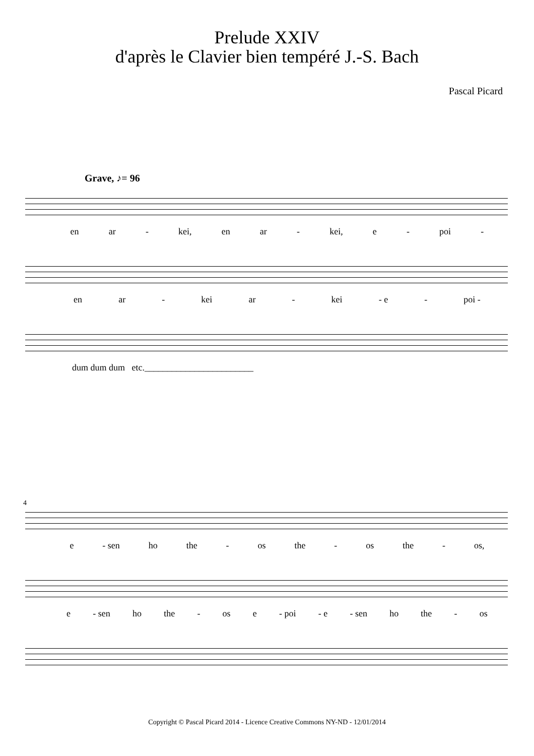Prelude XXIV
d'après le Clavier bien tempéré J.-S. Bach
Pascal Picard
Grave, ♪= 96
en ar - kei, en ar - kei, e - poi -
en ar - kei ar - kei - e - poi -
dum dum dum etc.________________________
4
e - sen ho the - os the - os the - os,
e - sen ho the - os e - poi - e - sen ho the - os
Copyright © Pascal Picard 2014 - Licence Creative Commons NY-ND - 12/01/2014